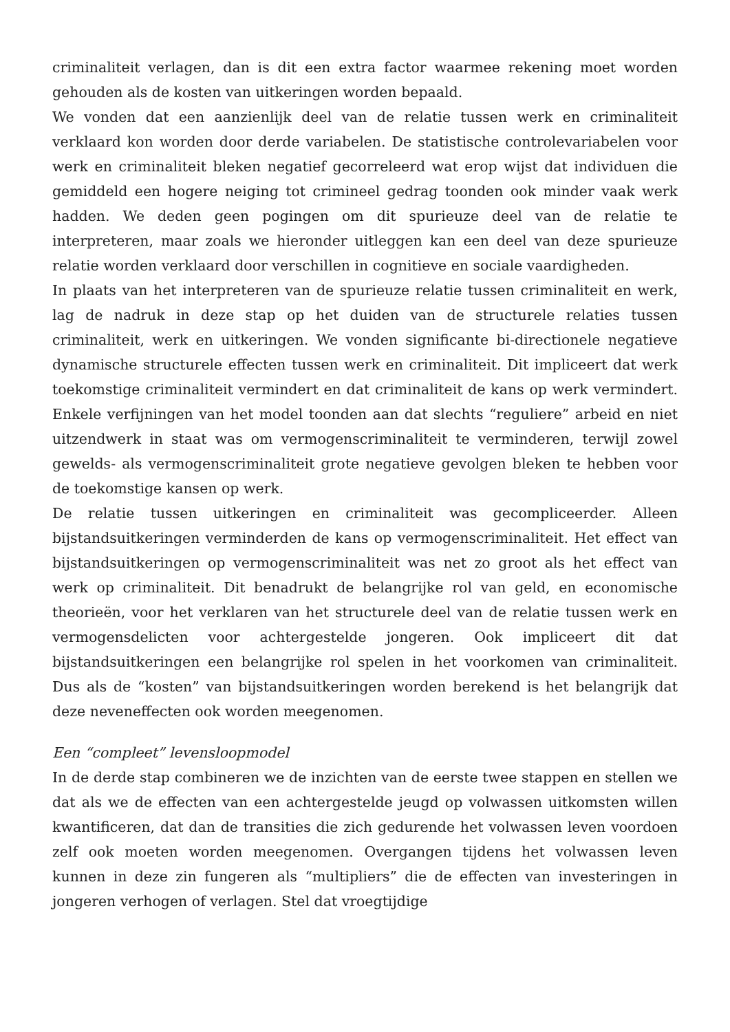criminaliteit verlagen, dan is dit een extra factor waarmee rekening moet worden gehouden als de kosten van uitkeringen worden bepaald.
We vonden dat een aanzienlijk deel van de relatie tussen werk en criminaliteit verklaard kon worden door derde variabelen. De statistische controlevariabelen voor werk en criminaliteit bleken negatief gecorreleerd wat erop wijst dat individuen die gemiddeld een hogere neiging tot crimineel gedrag toonden ook minder vaak werk hadden. We deden geen pogingen om dit spurieuze deel van de relatie te interpreteren, maar zoals we hieronder uitleggen kan een deel van deze spurieuze relatie worden verklaard door verschillen in cognitieve en sociale vaardigheden.
In plaats van het interpreteren van de spurieuze relatie tussen criminaliteit en werk, lag de nadruk in deze stap op het duiden van de structurele relaties tussen criminaliteit, werk en uitkeringen. We vonden significante bi-directionele negatieve dynamische structurele effecten tussen werk en criminaliteit. Dit impliceert dat werk toekomstige criminaliteit vermindert en dat criminaliteit de kans op werk vermindert. Enkele verfijningen van het model toonden aan dat slechts “reguliere” arbeid en niet uitzendwerk in staat was om vermogenscriminaliteit te verminderen, terwijl zowel gewelds- als vermogenscriminaliteit grote negatieve gevolgen bleken te hebben voor de toekomstige kansen op werk.
De relatie tussen uitkeringen en criminaliteit was gecompliceerder. Alleen bijstandsuitkeringen verminderden de kans op vermogenscriminaliteit. Het effect van bijstandsuitkeringen op vermogenscriminaliteit was net zo groot als het effect van werk op criminaliteit. Dit benadrukt de belangrijke rol van geld, en economische theorieën, voor het verklaren van het structurele deel van de relatie tussen werk en vermogensdelicten voor achtergestelde jongeren. Ook impliceert dit dat bijstandsuitkeringen een belangrijke rol spelen in het voorkomen van criminaliteit. Dus als de “kosten” van bijstandsuitkeringen worden berekend is het belangrijk dat deze neveneffecten ook worden meegenomen.
Een “compleet” levensloopmodel
In de derde stap combineren we de inzichten van de eerste twee stappen en stellen we dat als we de effecten van een achtergestelde jeugd op volwassen uitkomsten willen kwantificeren, dat dan de transities die zich gedurende het volwassen leven voordoen zelf ook moeten worden meegenomen. Overgangen tijdens het volwassen leven kunnen in deze zin fungeren als “multipliers” die de effecten van investeringen in jongeren verhogen of verlagen. Stel dat vroegtijdige